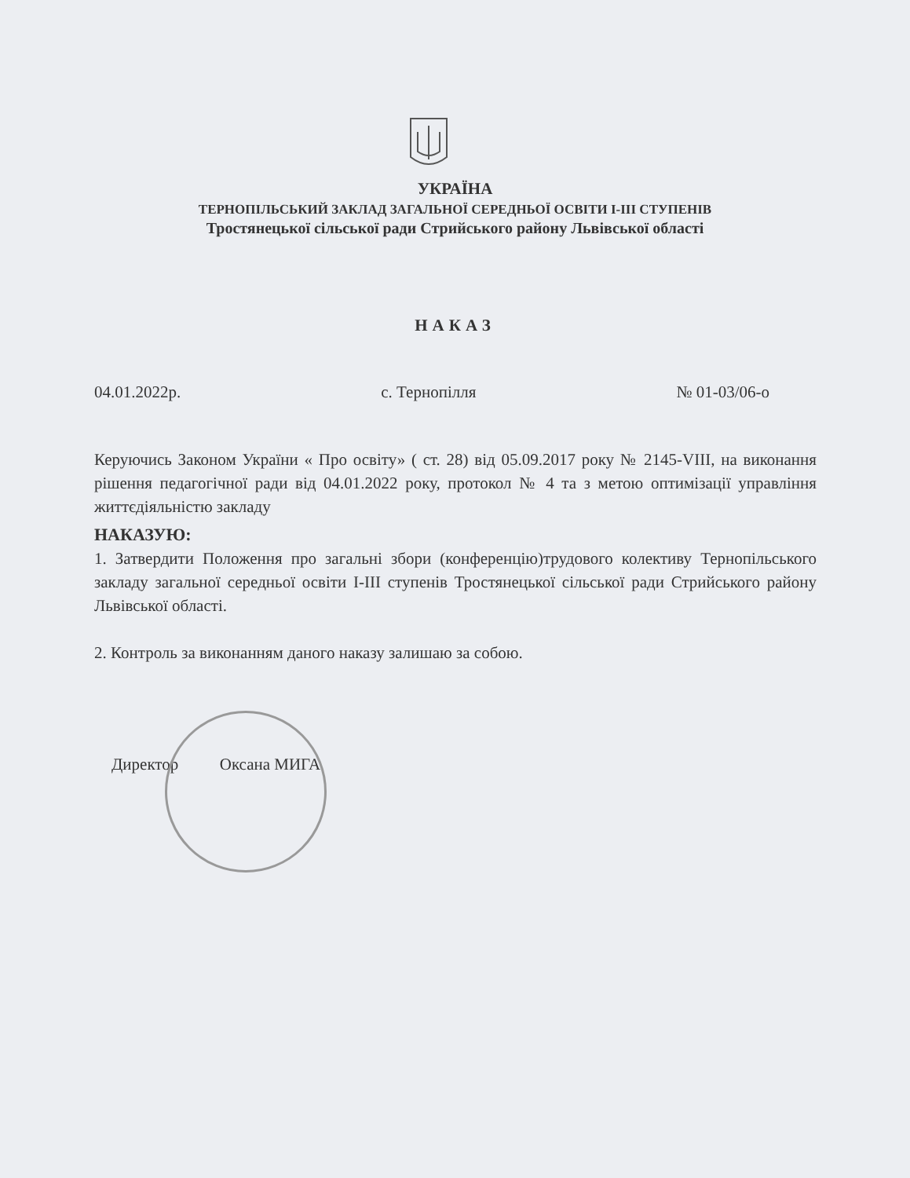УКРАЇНА
ТЕРНОПІЛЬСЬКИЙ ЗАКЛАД ЗАГАЛЬНОЇ СЕРЕДНЬОЇ ОСВІТИ І-ІІІ СТУПЕНІВ
Тростянецької сільської ради Стрийського району Львівської області
НАКАЗ
04.01.2022р. с. Тернопілля № 01-03/06-о
Керуючись Законом України « Про освіту» ( ст. 28) від 05.09.2017 року № 2145-VIII, на виконання рішення педагогічної ради від 04.01.2022 року, протокол № 4 та з метою оптимізації управління життєдіяльністю закладу
НАКАЗУЮ:
1. Затвердити Положення про загальні збори (конференцію)трудового колективу Тернопільського закладу загальної середньої освіти І-ІІІ ступенів Тростянецької сільської ради Стрийського району Львівської області.
2. Контроль за виконанням даного наказу залишаю за собою.
Директор Оксана МИГА